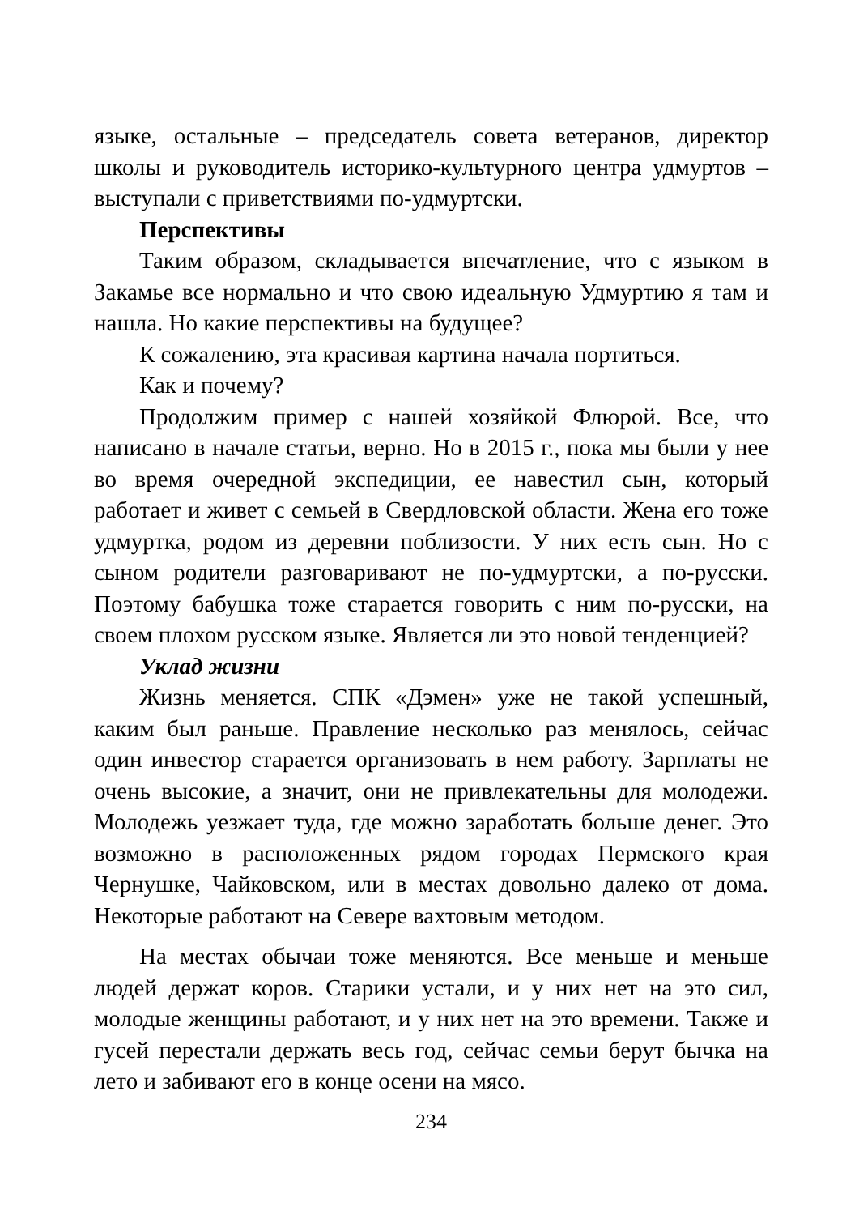языке, остальные – председатель совета ветеранов, директор школы и руководитель историко-культурного центра удмуртов – выступали с приветствиями по-удмуртски.
Перспективы
Таким образом, складывается впечатление, что с языком в Закамье все нормально и что свою идеальную Удмуртию я там и нашла. Но какие перспективы на будущее?
К сожалению, эта красивая картина начала портиться.
Как и почему?
Продолжим пример с нашей хозяйкой Флюрой. Все, что написано в начале статьи, верно. Но в 2015 г., пока мы были у нее во время очередной экспедиции, ее навестил сын, который работает и живет с семьей в Свердловской области. Жена его тоже удмуртка, родом из деревни поблизости. У них есть сын. Но с сыном родители разговаривают не по-удмуртски, а по-русски. Поэтому бабушка тоже старается говорить с ним по-русски, на своем плохом русском языке. Является ли это новой тенденцией?
Уклад жизни
Жизнь меняется. СПК «Дэмен» уже не такой успешный, каким был раньше. Правление несколько раз менялось, сейчас один инвестор старается организовать в нем работу. Зарплаты не очень высокие, а значит, они не привлекательны для молодежи. Молодежь уезжает туда, где можно заработать больше денег. Это возможно в расположенных рядом городах Пермского края Чернушке, Чайковском, или в местах довольно далеко от дома. Некоторые работают на Севере вахтовым методом.
На местах обычаи тоже меняются. Все меньше и меньше людей держат коров. Старики устали, и у них нет на это сил, молодые женщины работают, и у них нет на это времени. Также и гусей перестали держать весь год, сейчас семьи берут бычка на лето и забивают его в конце осени на мясо.
234